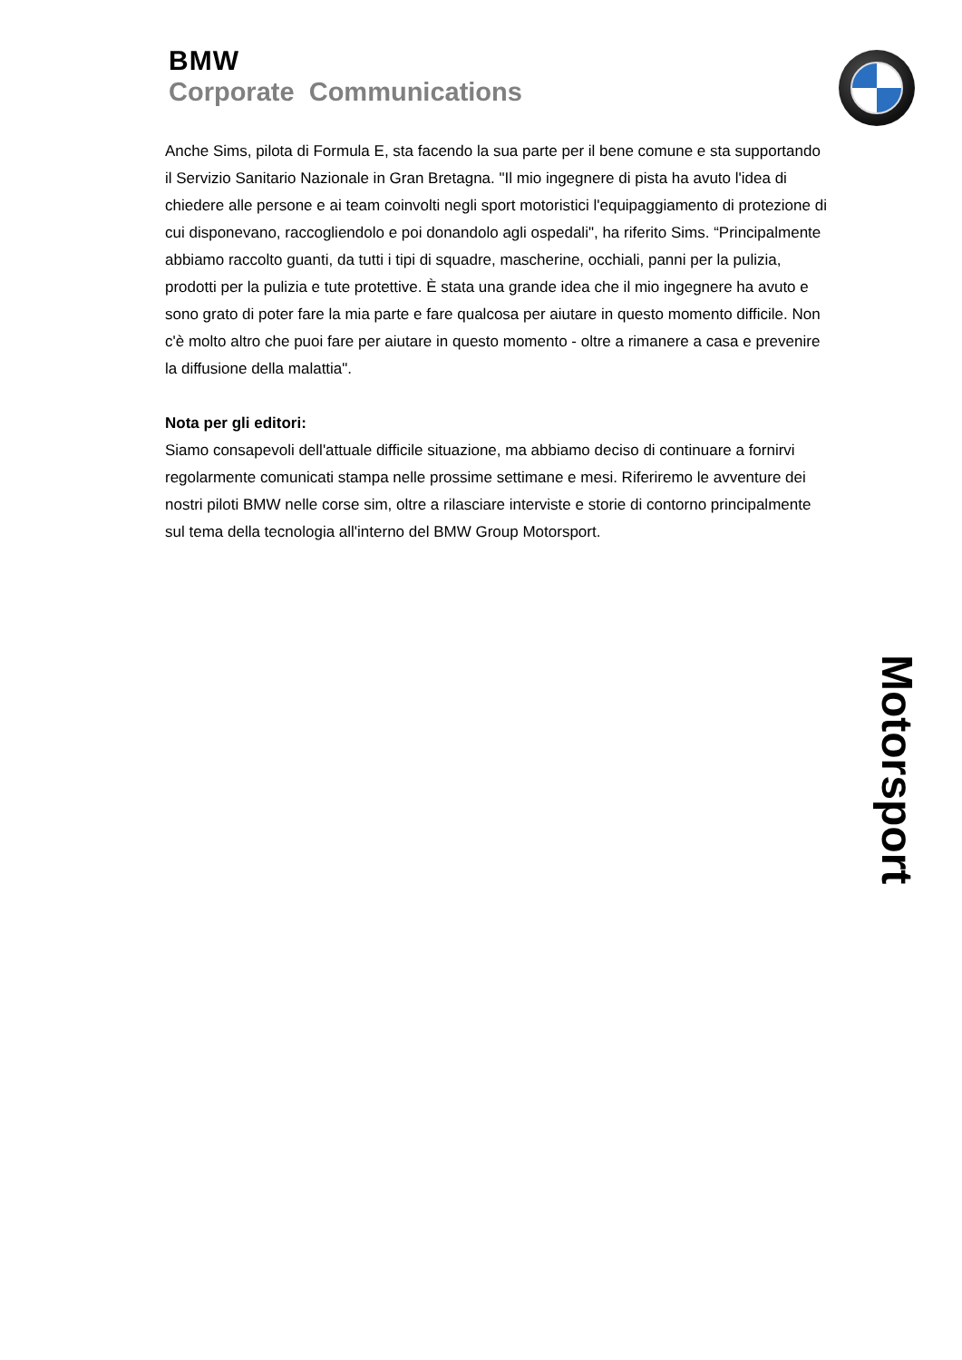BMW
Corporate Communications
Anche Sims, pilota di Formula E, sta facendo la sua parte per il bene comune e sta supportando il Servizio Sanitario Nazionale in Gran Bretagna. "Il mio ingegnere di pista ha avuto l'idea di chiedere alle persone e ai team coinvolti negli sport motoristici l'equipaggiamento di protezione di cui disponevano, raccogliendolo e poi donandolo agli ospedali", ha riferito Sims. “Principalmente abbiamo raccolto guanti, da tutti i tipi di squadre, mascherine, occhiali, panni per la pulizia, prodotti per la pulizia e tute protettive. È stata una grande idea che il mio ingegnere ha avuto e sono grato di poter fare la mia parte e fare qualcosa per aiutare in questo momento difficile. Non c'è molto altro che puoi fare per aiutare in questo momento - oltre a rimanere a casa e prevenire la diffusione della malattia".
Nota per gli editori:
Siamo consapevoli dell'attuale difficile situazione, ma abbiamo deciso di continuare a fornirvi regolarmente comunicati stampa nelle prossime settimane e mesi. Riferiremo le avventure dei nostri piloti BMW nelle corse sim, oltre a rilasciare interviste e storie di contorno principalmente sul tema della tecnologia all'interno del BMW Group Motorsport.
Motorsport